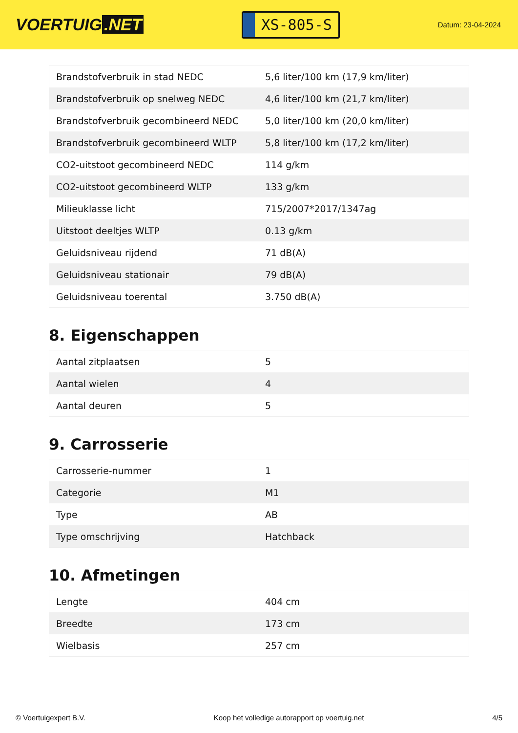VOERTUIG.NET
XS-805-S
Datum: 23-04-2024
| Brandstofverbruik in stad NEDC | 5,6 liter/100 km (17,9 km/liter) |
| Brandstofverbruik op snelweg NEDC | 4,6 liter/100 km (21,7 km/liter) |
| Brandstofverbruik gecombineerd NEDC | 5,0 liter/100 km (20,0 km/liter) |
| Brandstofverbruik gecombineerd WLTP | 5,8 liter/100 km (17,2 km/liter) |
| CO2-uitstoot gecombineerd NEDC | 114 g/km |
| CO2-uitstoot gecombineerd WLTP | 133 g/km |
| Milieuklasse licht | 715/2007*2017/1347ag |
| Uitstoot deeltjes WLTP | 0.13 g/km |
| Geluidsniveau rijdend | 71 dB(A) |
| Geluidsniveau stationair | 79 dB(A) |
| Geluidsniveau toerental | 3.750 dB(A) |
8. Eigenschappen
| Aantal zitplaatsen | 5 |
| Aantal wielen | 4 |
| Aantal deuren | 5 |
9. Carrosserie
| Carrosserie-nummer | 1 |
| Categorie | M1 |
| Type | AB |
| Type omschrijving | Hatchback |
10. Afmetingen
| Lengte | 404 cm |
| Breedte | 173 cm |
| Wielbasis | 257 cm |
© Voertuigexpert B.V. Koop het volledige autorapport op voertuig.net 4/5